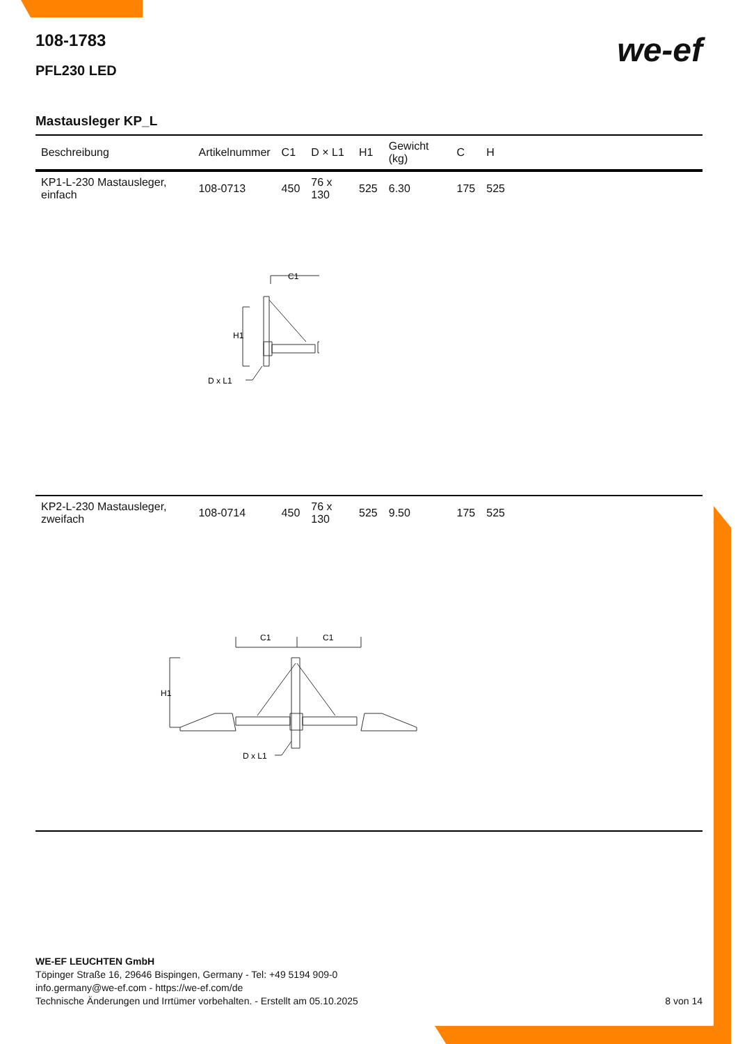we-ef
108-1783
PFL230 LED
Mastausleger KP_L
| Beschreibung | Artikelnummer | C1 | D × L1 | H1 | Gewicht (kg) | C | H | |
| --- | --- | --- | --- | --- | --- | --- | --- | --- |
| KP1-L-230 Mastausleger, einfach | 108-0713 | 450 | 76 x 130 | 525 | 6.30 | 175 | 525 | |
| C1 H1 D x L1 | | | | | | | | |
| KP2-L-230 Mastausleger, zweifach | 108-0714 | 450 | 76 x 130 | 525 | 9.50 | 175 | 525 | |
| C1 C1 H1 D x L1 | | | | | | | | |
WE-EF LEUCHTEN GmbH
Töpinger Straße 16, 29646 Bispingen, Germany - Tel: +49 5194 909-0
info.germany@we-ef.com - https://we-ef.com/de
Technische Änderungen und Irrtümer vorbehalten. - Erstellt am 05.10.2025 8 von 14